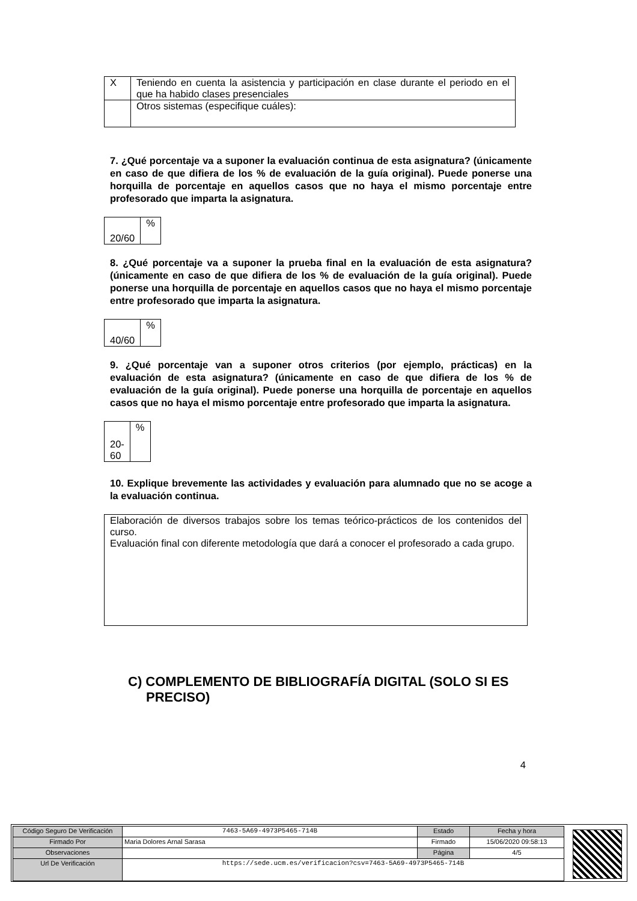| X | Teniendo en cuenta la asistencia y participación en clase durante el periodo en el que ha habido clases presenciales |
| | Otros sistemas (especifique cuáles): |
7. ¿Qué porcentaje va a suponer la evaluación continua de esta asignatura? (únicamente en caso de que difiera de los % de evaluación de la guía original). Puede ponerse una horquilla de porcentaje en aquellos casos que no haya el mismo porcentaje entre profesorado que imparta la asignatura.
| 20/60 | % |
8. ¿Qué porcentaje va a suponer la prueba final en la evaluación de esta asignatura? (únicamente en caso de que difiera de los % de evaluación de la guía original). Puede ponerse una horquilla de porcentaje en aquellos casos que no haya el mismo porcentaje entre profesorado que imparta la asignatura.
| 40/60 | % |
9. ¿Qué porcentaje van a suponer otros criterios (por ejemplo, prácticas) en la evaluación de esta asignatura? (únicamente en caso de que difiera de los % de evaluación de la guía original). Puede ponerse una horquilla de porcentaje en aquellos casos que no haya el mismo porcentaje entre profesorado que imparta la asignatura.
| 20- 60 | % |
10. Explique brevemente las actividades y evaluación para alumnado que no se acoge a la evaluación continua.
| Elaboración de diversos trabajos sobre los temas teórico-prácticos de los contenidos del curso. Evaluación final con diferente metodología que dará a conocer el profesorado a cada grupo. |
C) COMPLEMENTO DE BIBLIOGRAFÍA DIGITAL (SOLO SI ES PRECISO)
4
| Código Seguro De Verificación | 7463-5A69-4973P5465-714B | Estado | Fecha y hora |
| Firmado Por | Maria Dolores Arnal Sarasa | Firmado | 15/06/2020 09:58:13 |
| Observaciones | | Página | 4/5 |
| Url De Verificación | https://sede.ucm.es/verificacion?csv=7463-5A69-4973P5465-714B | | |